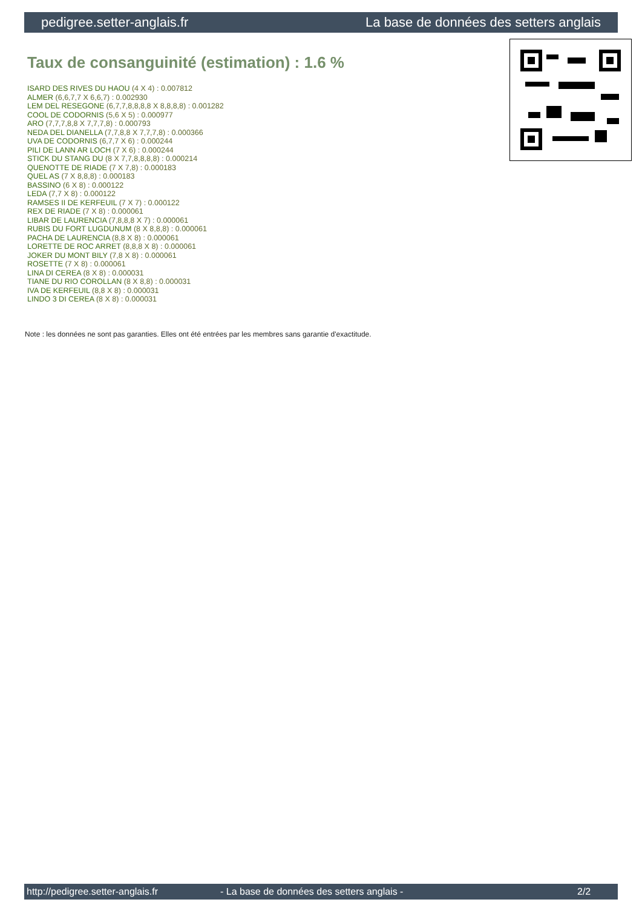pedigree.setter-anglais.fr La base de données des setters anglais
Taux de consanguinité (estimation) : 1.6 %
ISARD DES RIVES DU HAOU (4 X 4) : 0.007812
ALMER (6,6,7,7 X 6,6,7) : 0.002930
LEM DEL RESEGONE (6,7,7,8,8,8,8 X 8,8,8,8) : 0.001282
COOL DE CODORNIS (5,6 X 5) : 0.000977
ARO (7,7,7,8,8 X 7,7,7,8) : 0.000793
NEDA DEL DIANELLA (7,7,8,8 X 7,7,7,8) : 0.000366
UVA DE CODORNIS (6,7,7 X 6) : 0.000244
PILI DE LANN AR LOCH (7 X 6) : 0.000244
STICK DU STANG DU (8 X 7,7,8,8,8,8) : 0.000214
QUENOTTE DE RIADE (7 X 7,8) : 0.000183
QUEL AS (7 X 8,8,8) : 0.000183
BASSINO (6 X 8) : 0.000122
LEDA (7,7 X 8) : 0.000122
RAMSES II DE KERFEUIL (7 X 7) : 0.000122
REX DE RIADE (7 X 8) : 0.000061
LIBAR DE LAURENCIA (7,8,8,8 X 7) : 0.000061
RUBIS DU FORT LUGDUNUM (8 X 8,8,8) : 0.000061
PACHA DE LAURENCIA (8,8 X 8) : 0.000061
LORETTE DE ROC ARRET (8,8,8 X 8) : 0.000061
JOKER DU MONT BILY (7,8 X 8) : 0.000061
ROSETTE (7 X 8) : 0.000061
LINA DI CEREA (8 X 8) : 0.000031
TIANE DU RIO COROLLAN (8 X 8,8) : 0.000031
IVA DE KERFEUIL (8,8 X 8) : 0.000031
LINDO 3 DI CEREA (8 X 8) : 0.000031
Note : les données ne sont pas garanties. Elles ont été entrées par les membres sans garantie d'exactitude.
http://pedigree.setter-anglais.fr - La base de données des setters anglais - 2/2